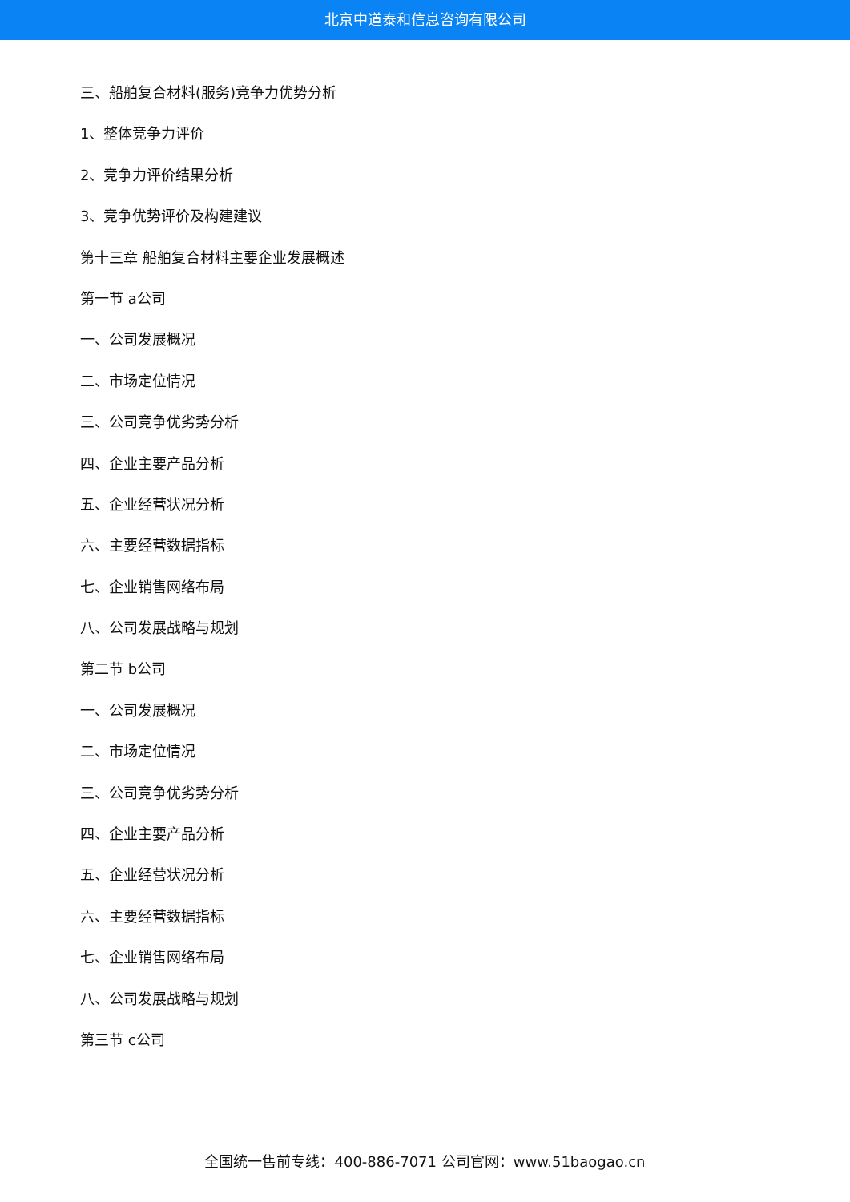北京中道泰和信息咨询有限公司
三、船舶复合材料(服务)竞争力优势分析
1、整体竞争力评价
2、竞争力评价结果分析
3、竞争优势评价及构建建议
第十三章 船舶复合材料主要企业发展概述
第一节 a公司
一、公司发展概况
二、市场定位情况
三、公司竞争优劣势分析
四、企业主要产品分析
五、企业经营状况分析
六、主要经营数据指标
七、企业销售网络布局
八、公司发展战略与规划
第二节 b公司
一、公司发展概况
二、市场定位情况
三、公司竞争优劣势分析
四、企业主要产品分析
五、企业经营状况分析
六、主要经营数据指标
七、企业销售网络布局
八、公司发展战略与规划
第三节 c公司
全国统一售前专线：400-886-7071 公司官网：www.51baogao.cn